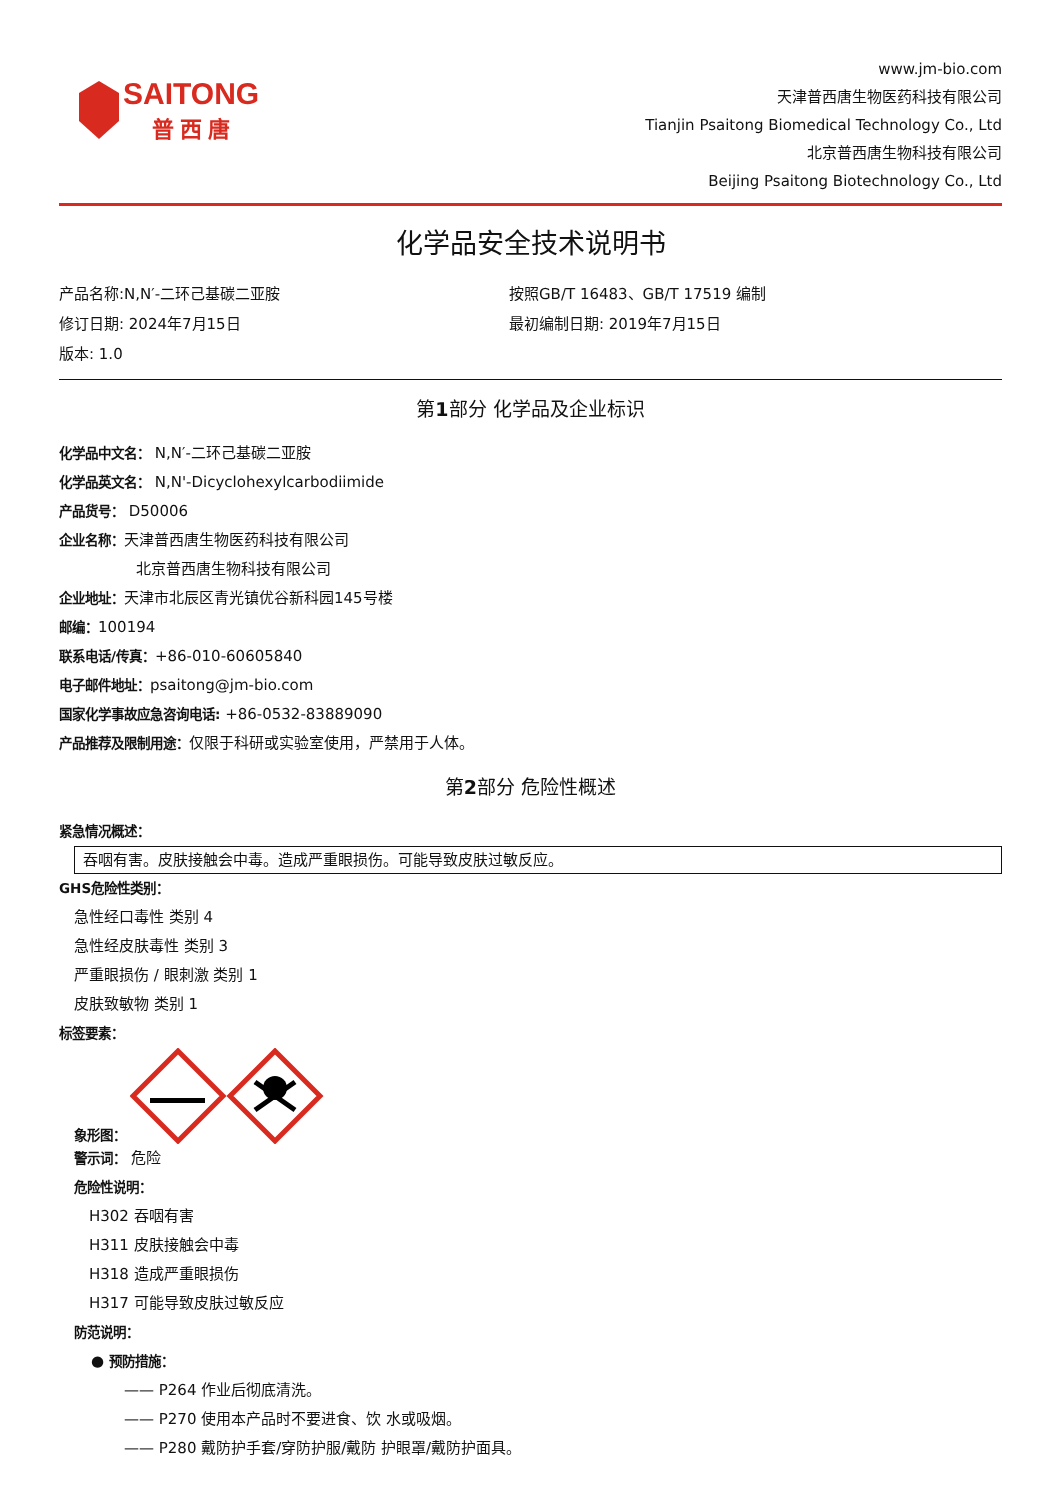SAITONG
普 西 唐
www.jm-bio.com
天津普西唐生物医药科技有限公司
Tianjin Psaitong Biomedical Technology Co., Ltd
北京普西唐生物科技有限公司
Beijing Psaitong Biotechnology Co., Ltd
化学品安全技术说明书
产品名称:N,N′-二环己基碳二亚胺
按照GB/T 16483、GB/T 17519 编制
修订日期: 2024年7月15日
最初编制日期: 2019年7月15日
版本: 1.0
第1部分 化学品及企业标识
化学品中文名： N,N′-二环己基碳二亚胺
化学品英文名： N,N'-Dicyclohexylcarbodiimide
产品货号： D50006
企业名称：天津普西唐生物医药科技有限公司
北京普西唐生物科技有限公司
企业地址：天津市北辰区青光镇优谷新科园145号楼
邮编：100194
联系电话/传真：+86-010-60605840
电子邮件地址：psaitong@jm-bio.com
国家化学事故应急咨询电话: +86-0532-83889090
产品推荐及限制用途：仅限于科研或实验室使用，严禁用于人体。
第2部分 危险性概述
紧急情况概述：
吞咽有害。皮肤接触会中毒。造成严重眼损伤。可能导致皮肤过敏反应。
GHS危险性类别：
急性经口毒性 类别 4
急性经皮肤毒性 类别 3
严重眼损伤 / 眼刺激 类别 1
皮肤致敏物 类别 1
标签要素：
象形图：
警示词： 危险
危险性说明：
H302 吞咽有害
H311 皮肤接触会中毒
H318 造成严重眼损伤
H317 可能导致皮肤过敏反应
防范说明：
● 预防措施：
—— P264 作业后彻底清洗。
—— P270 使用本产品时不要进食、饮 水或吸烟。
—— P280 戴防护手套/穿防护服/戴防 护眼罩/戴防护面具。